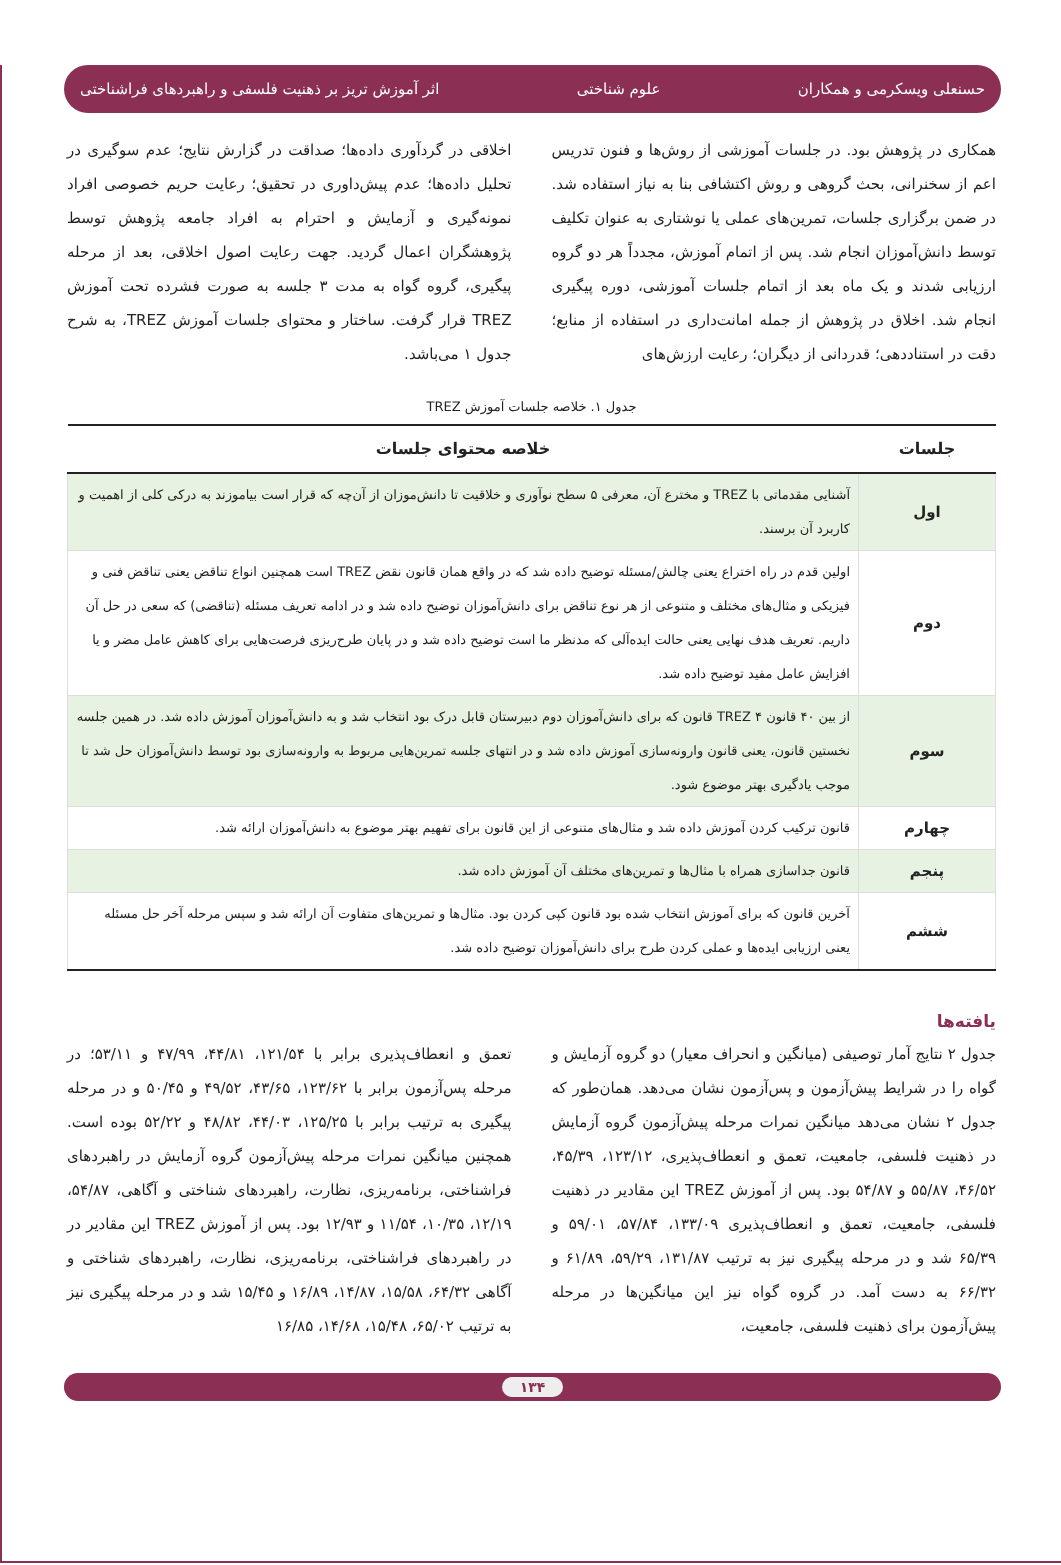حسنعلی ویسکرمی و همکاران علوم شناختی اثر آموزش تریز بر ذهنیت فلسفی و راهبردهای فراشناختی
همکاری در پژوهش بود. در جلسات آموزشی از روش‌ها و فنون تدریس اعم از سخنرانی، بحث گروهی و روش اکتشافی بنا به نیاز استفاده شد. در ضمن برگزاری جلسات، تمرین‌های عملی یا نوشتاری به عنوان تکلیف توسط دانش‌آموزان انجام شد. پس از اتمام آموزش، مجدداً هر دو گروه ارزیابی شدند و یک ماه بعد از اتمام جلسات آموزشی، دوره پیگیری انجام شد. اخلاق در پژوهش از جمله امانت‌داری در استفاده از منابع؛ دقت در استناددهی؛ قدردانی از دیگران؛ رعایت ارزش‌های
اخلاقی در گردآوری داده‌ها؛ صداقت در گزارش نتایج؛ عدم سوگیری در تحلیل داده‌ها؛ عدم پیش‌داوری در تحقیق؛ رعایت حریم خصوصی افراد نمونه‌گیری و آزمایش و احترام به افراد جامعه پژوهش توسط پژوهشگران اعمال گردید. جهت رعایت اصول اخلاقی، بعد از مرحله پیگیری، گروه گواه به مدت ۳ جلسه به صورت فشرده تحت آموزش TREZ قرار گرفت. ساختار و محتوای جلسات آموزش TREZ، به شرح جدول ۱ می‌باشد.
جدول ۱. خلاصه جلسات آموزش TREZ
| جلسات | خلاصه محتوای جلسات |
| --- | --- |
| اول | آشنایی مقدماتی با TREZ و مخترع آن، معرفی ۵ سطح نوآوری و خلاقیت تا دانش‌موزان از آن‌چه که قرار است بیاموزند به درکی کلی از اهمیت و کاربرد آن برسند. |
| دوم | اولین قدم در راه اختراع یعنی چالش/مسئله توضیح داده شد که در واقع همان قانون نقض TREZ است همچنین انواع تناقض یعنی تناقض فنی و فیزیکی و مثال‌های مختلف و متنوعی از هر نوع تناقض برای دانش‌آموزان توضیح داده شد و در ادامه تعریف مسئله (تناقضی) که سعی در حل آن داریم. تعریف هدف نهایی یعنی حالت ایده‌آلی که مدنظر ما است توضیح داده شد و در پایان طرح‌ریزی فرصت‌هایی برای کاهش عامل مضر و یا افزایش عامل مفید توضیح داده شد. |
| سوم | از بین ۴۰ قانون TREZ ۴ قانون که برای دانش‌آموزان دوم دبیرستان قابل درک بود انتخاب شد و به دانش‌آموزان آموزش داده شد. در همین جلسه نخستین قانون، یعنی قانون وارونه‌سازی آموزش داده شد و در انتهای جلسه تمرین‌هایی مربوط به وارونه‌سازی بود توسط دانش‌آموزان حل شد تا موجب یادگیری بهتر موضوع شود. |
| چهارم | قانون ترکیب کردن آموزش داده شد و مثال‌های متنوعی از این قانون برای تفهیم بهتر موضوع به دانش‌آموزان ارائه شد. |
| پنجم | قانون جداسازی همراه با مثال‌ها و تمرین‌های مختلف آن آموزش داده شد. |
| ششم | آخرین قانون که برای آموزش انتخاب شده بود قانون کپی کردن بود. مثال‌ها و تمرین‌های متفاوت آن ارائه شد و سپس مرحله آخر حل مسئله یعنی ارزیابی ایده‌ها و عملی کردن طرح برای دانش‌آموزان توضیح داده شد. |
یافته‌ها
جدول ۲ نتایج آمار توصیفی (میانگین و انحراف معیار) دو گروه آزمایش و گواه را در شرایط پیش‌آزمون و پس‌آزمون نشان می‌دهد. همان‌طور که جدول ۲ نشان می‌دهد میانگین نمرات مرحله پیش‌آزمون گروه آزمایش در ذهنیت فلسفی، جامعیت، تعمق و انعطاف‌پذیری، ۱۲۳/۱۲، ۴۵/۳۹، ۴۶/۵۲، ۵۵/۸۷ و ۵۴/۸۷ بود. پس از آموزش TREZ این مقادیر در ذهنیت فلسفی، جامعیت، تعمق و انعطاف‌پذیری ۱۳۳/۰۹، ۵۷/۸۴، ۵۹/۰۱ و ۶۵/۳۹ شد و در مرحله پیگیری نیز به ترتیب ۱۳۱/۸۷، ۵۹/۲۹، ۶۱/۸۹ و ۶۶/۳۲ به دست آمد. در گروه گواه نیز این میانگین‌ها در مرحله پیش‌آزمون برای ذهنیت فلسفی، جامعیت،
تعمق و انعطاف‌پذیری برابر با ۱۲۱/۵۴، ۴۴/۸۱، ۴۷/۹۹ و ۵۳/۱۱؛ در مرحله پس‌آزمون برابر با ۱۲۳/۶۲، ۴۳/۶۵، ۴۹/۵۲ و ۵۰/۴۵ و در مرحله پیگیری به ترتیب برابر با ۱۲۵/۲۵، ۴۴/۰۳، ۴۸/۸۲ و ۵۲/۲۲ بوده است. همچنین میانگین نمرات مرحله پیش‌آزمون گروه آزمایش در راهبردهای فراشناختی، برنامه‌ریزی، نظارت، راهبردهای شناختی و آگاهی، ۵۴/۸۷، ۱۲/۱۹، ۱۰/۳۵، ۱۱/۵۴ و ۱۲/۹۳ بود. پس از آموزش TREZ این مقادیر در در راهبردهای فراشناختی، برنامه‌ریزی، نظارت، راهبردهای شناختی و آگاهی ۶۴/۳۲، ۱۵/۵۸، ۱۴/۸۷، ۱۶/۸۹ و ۱۵/۴۵ شد و در مرحله پیگیری نیز به ترتیب ۶۵/۰۲، ۱۵/۴۸، ۱۴/۶۸، ۱۶/۸۵
۱۳۴